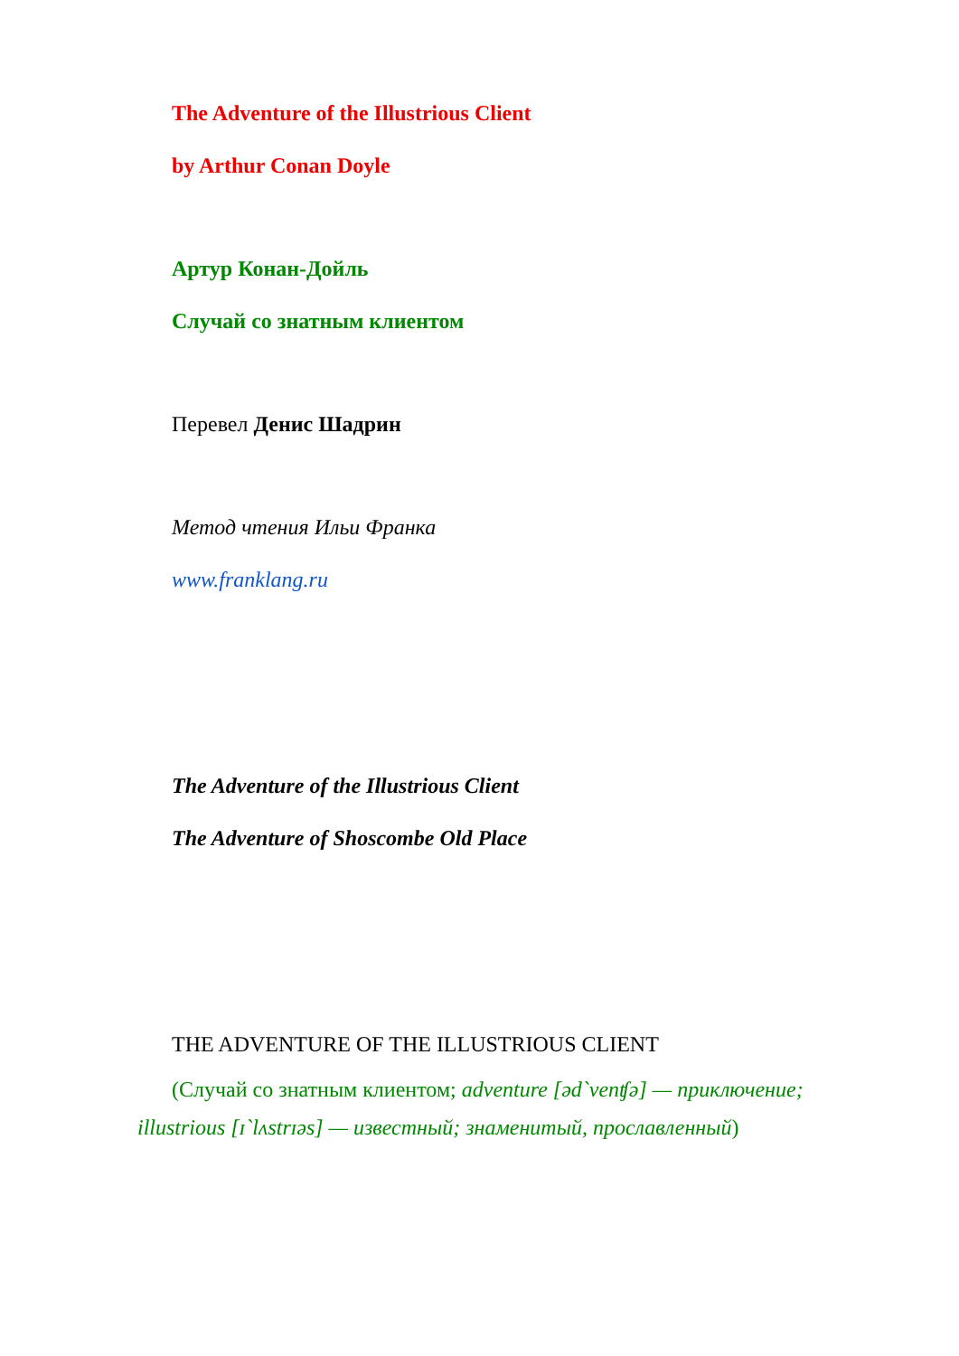The Adventure of the Illustrious Client
by Arthur Conan Doyle
Артур Конан-Дойль
Случай со знатным клиентом
Перевел Денис Шадрин
Метод чтения Ильи Франка
www.franklang.ru
The Adventure of the Illustrious Client
The Adventure of Shoscombe Old Place
THE ADVENTURE OF THE ILLUSTRIOUS CLIENT
(Случай со знатным клиентом; adventure [əd`venʧə] — приключение; illustrious [ɪ`lʌstrɪəs] — известный; знаменитый, прославленный)